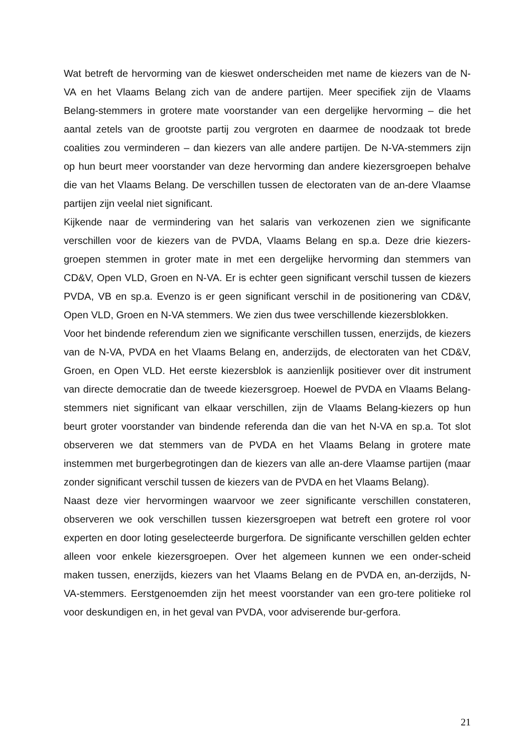Wat betreft de hervorming van de kieswet onderscheiden met name de kiezers van de N-VA en het Vlaams Belang zich van de andere partijen. Meer specifiek zijn de Vlaams Belang-stemmers in grotere mate voorstander van een dergelijke hervorming – die het aantal zetels van de grootste partij zou vergroten en daarmee de noodzaak tot brede coalities zou verminderen – dan kiezers van alle andere partijen. De N-VA-stemmers zijn op hun beurt meer voorstander van deze hervorming dan andere kiezersgroepen behalve die van het Vlaams Belang. De verschillen tussen de electoraten van de an-dere Vlaamse partijen zijn veelal niet significant.
Kijkende naar de vermindering van het salaris van verkozenen zien we significante verschillen voor de kiezers van de PVDA, Vlaams Belang en sp.a. Deze drie kiezers-groepen stemmen in groter mate in met een dergelijke hervorming dan stemmers van CD&V, Open VLD, Groen en N-VA. Er is echter geen significant verschil tussen de kiezers PVDA, VB en sp.a. Evenzo is er geen significant verschil in de positionering van CD&V, Open VLD, Groen en N-VA stemmers. We zien dus twee verschillende kiezersblokken.
Voor het bindende referendum zien we significante verschillen tussen, enerzijds, de kiezers van de N-VA, PVDA en het Vlaams Belang en, anderzijds, de electoraten van het CD&V, Groen, en Open VLD. Het eerste kiezersblok is aanzienlijk positiever over dit instrument van directe democratie dan de tweede kiezersgroep. Hoewel de PVDA en Vlaams Belang-stemmers niet significant van elkaar verschillen, zijn de Vlaams Belang-kiezers op hun beurt groter voorstander van bindende referenda dan die van het N-VA en sp.a. Tot slot observeren we dat stemmers van de PVDA en het Vlaams Belang in grotere mate instemmen met burgerbegrotingen dan de kiezers van alle an-dere Vlaamse partijen (maar zonder significant verschil tussen de kiezers van de PVDA en het Vlaams Belang).
Naast deze vier hervormingen waarvoor we zeer significante verschillen constateren, observeren we ook verschillen tussen kiezersgroepen wat betreft een grotere rol voor experten en door loting geselecteerde burgerfora. De significante verschillen gelden echter alleen voor enkele kiezersgroepen. Over het algemeen kunnen we een onder-scheid maken tussen, enerzijds, kiezers van het Vlaams Belang en de PVDA en, an-derzijds, N-VA-stemmers. Eerstgenoemden zijn het meest voorstander van een gro-tere politieke rol voor deskundigen en, in het geval van PVDA, voor adviserende bur-gerfora.
21